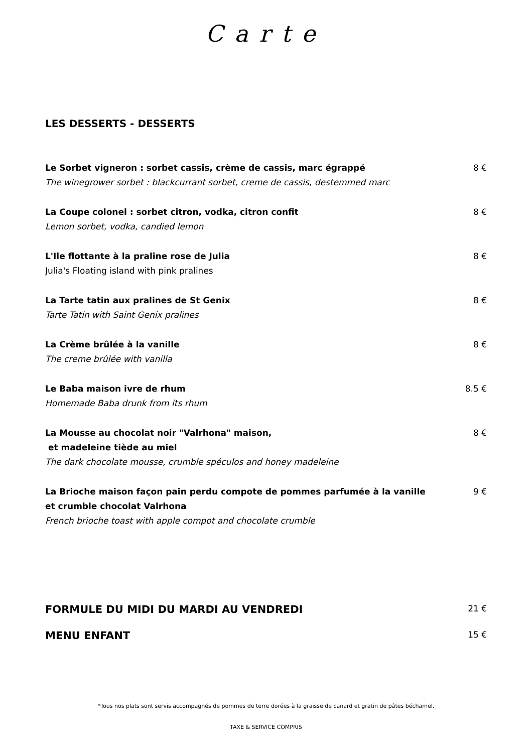Carte
LES DESSERTS - DESSERTS
Le Sorbet vigneron : sorbet cassis, crème de cassis, marc égrappé
The winegrower sorbet : blackcurrant sorbet, creme de cassis, destemmed marc
8 €
La Coupe colonel : sorbet citron, vodka, citron confit
Lemon sorbet, vodka, candied lemon
8 €
L'Ile flottante à la praline rose de Julia
Julia's Floating island with pink pralines
8 €
La Tarte tatin aux pralines de St Genix
Tarte Tatin with Saint Genix pralines
8 €
La Crème brûlée à la vanille
The creme brûlée with vanilla
8 €
Le Baba maison ivre de rhum
Homemade Baba drunk from its rhum
8.5 €
La Mousse au chocolat noir "Valrhona" maison,
et madeleine tiède au miel
The dark chocolate mousse, crumble spéculos and honey madeleine
8 €
La Brioche maison façon pain perdu compote de pommes parfumée à la vanille
et crumble chocolat Valrhona
French brioche toast with apple compot and chocolate crumble
9 €
FORMULE DU MIDI DU MARDI AU VENDREDI 21 €
MENU ENFANT 15 €
*Tous nos plats sont servis accompagnés de pommes de terre dorées à la graisse de canard et gratin de pâtes béchamel.
TAXE & SERVICE COMPRIS